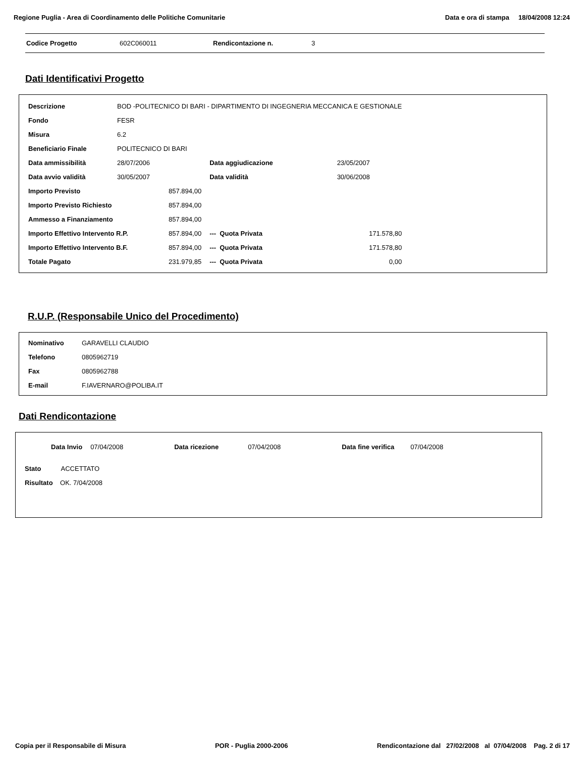Regione Puglia - Area di Coordinamento delle Politiche Comunitarie Data e ora di stampa 18/04/2008 12:24
Codice Progetto 602C060011 Rendicontazione n. 3
Dati Identificativi Progetto
| Descrizione | BOD -POLITECNICO DI BARI - DIPARTIMENTO DI INGEGNERIA MECCANICA E GESTIONALE | | | | |
| Fondo | FESR | | | | |
| Misura | 6.2 | | | | |
| Beneficiario Finale | POLITECNICO DI BARI | | | | |
| Data ammissibilità | 28/07/2006 | | Data aggiudicazione | | 23/05/2007 |
| Data avvio validità | 30/05/2007 | | Data validità | | 30/06/2008 |
| Importo Previsto | | 857.894,00 | | | |
| Importo Previsto Richiesto | | 857.894,00 | | | |
| Ammesso a Finanziamento | | 857.894,00 | | | |
| Importo Effettivo Intervento R.P. | | 857.894,00 | --- Quota Privata | | 171.578,80 |
| Importo Effettivo Intervento B.F. | | 857.894,00 | --- Quota Privata | | 171.578,80 |
| Totale Pagato | | 231.979,85 | --- Quota Privata | | 0,00 |
R.U.P. (Responsabile Unico del Procedimento)
| Nominativo | GARAVELLI CLAUDIO |
| Telefono | 0805962719 |
| Fax | 0805962788 |
| E-mail | F.IAVERNARO@POLIBA.IT |
Dati Rendicontazione
| Data Invio | 07/04/2008 | Data ricezione | 07/04/2008 | Data fine verifica | 07/04/2008 |
| Stato ACCETTATO | | | | | |
| Risultato OK. 7/04/2008 | | | | | |
Copia per il Responsabile di Misura POR - Puglia 2000-2006 Rendicontazione dal 27/02/2008 al 07/04/2008 Pag. 2 di 17